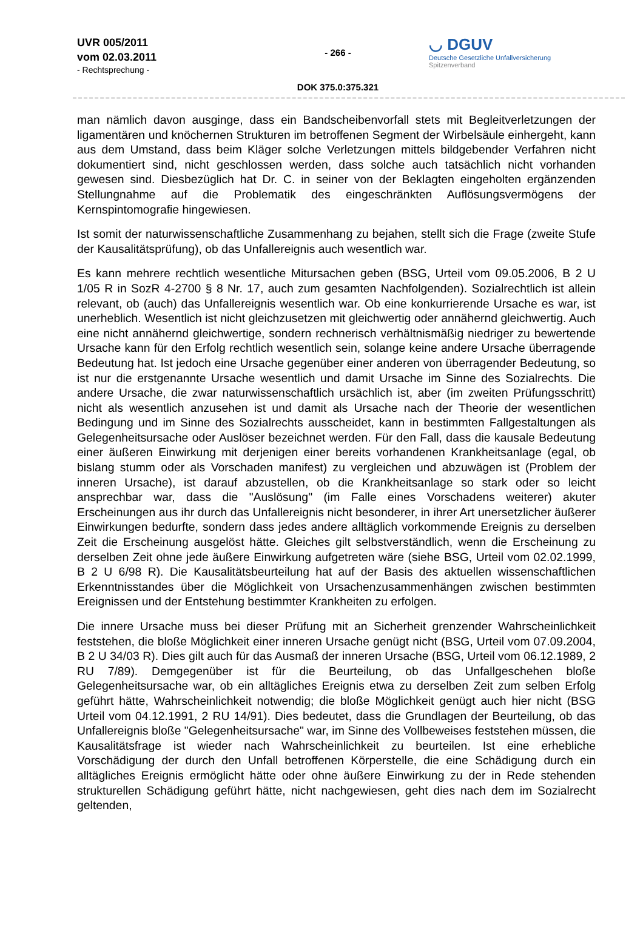UVR 005/2011
vom 02.03.2011
- Rechtsprechung -
- 266 -
DOK 375.0:375.321
◡ DGUV
Deutsche Gesetzliche Unfallversicherung
Spitzenverband
man nämlich davon ausginge, dass ein Bandscheibenvorfall stets mit Begleitverletzungen der ligamentären und knöchernen Strukturen im betroffenen Segment der Wirbelsäule einhergeht, kann aus dem Umstand, dass beim Kläger solche Verletzungen mittels bildgebender Verfahren nicht dokumentiert sind, nicht geschlossen werden, dass solche auch tatsächlich nicht vorhanden gewesen sind. Diesbezüglich hat Dr. C. in seiner von der Beklagten eingeholten ergänzenden Stellungnahme auf die Problematik des eingeschränkten Auflösungsvermögens der Kernspintomografie hingewiesen.
Ist somit der naturwissenschaftliche Zusammenhang zu bejahen, stellt sich die Frage (zweite Stufe der Kausalitätsprüfung), ob das Unfallereignis auch wesentlich war.
Es kann mehrere rechtlich wesentliche Mitursachen geben (BSG, Urteil vom 09.05.2006, B 2 U 1/05 R in SozR 4-2700 § 8 Nr. 17, auch zum gesamten Nachfolgenden). Sozialrechtlich ist allein relevant, ob (auch) das Unfallereignis wesentlich war. Ob eine konkurrierende Ursache es war, ist unerheblich. Wesentlich ist nicht gleichzusetzen mit gleichwertig oder annähernd gleichwertig. Auch eine nicht annähernd gleichwertige, sondern rechnerisch verhältnismäßig niedriger zu bewertende Ursache kann für den Erfolg rechtlich wesentlich sein, solange keine andere Ursache überragende Bedeutung hat. Ist jedoch eine Ursache gegenüber einer anderen von überragender Bedeutung, so ist nur die erstgenannte Ursache wesentlich und damit Ursache im Sinne des Sozialrechts. Die andere Ursache, die zwar naturwissenschaftlich ursächlich ist, aber (im zweiten Prüfungsschritt) nicht als wesentlich anzusehen ist und damit als Ursache nach der Theorie der wesentlichen Bedingung und im Sinne des Sozialrechts ausscheidet, kann in bestimmten Fallgestaltungen als Gelegenheitsursache oder Auslöser bezeichnet werden. Für den Fall, dass die kausale Bedeutung einer äußeren Einwirkung mit derjenigen einer bereits vorhandenen Krankheitsanlage (egal, ob bislang stumm oder als Vorschaden manifest) zu vergleichen und abzuwägen ist (Problem der inneren Ursache), ist darauf abzustellen, ob die Krankheitsanlage so stark oder so leicht ansprechbar war, dass die "Auslösung" (im Falle eines Vorschadens weiterer) akuter Erscheinungen aus ihr durch das Unfallereignis nicht besonderer, in ihrer Art unersetzlicher äußerer Einwirkungen bedurfte, sondern dass jedes andere alltäglich vorkommende Ereignis zu derselben Zeit die Erscheinung ausgelöst hätte. Gleiches gilt selbstverständlich, wenn die Erscheinung zu derselben Zeit ohne jede äußere Einwirkung aufgetreten wäre (siehe BSG, Urteil vom 02.02.1999, B 2 U 6/98 R). Die Kausalitätsbeurteilung hat auf der Basis des aktuellen wissenschaftlichen Erkenntnisstandes über die Möglichkeit von Ursachenzusammenhängen zwischen bestimmten Ereignissen und der Entstehung bestimmter Krankheiten zu erfolgen.
Die innere Ursache muss bei dieser Prüfung mit an Sicherheit grenzender Wahrscheinlichkeit feststehen, die bloße Möglichkeit einer inneren Ursache genügt nicht (BSG, Urteil vom 07.09.2004, B 2 U 34/03 R). Dies gilt auch für das Ausmaß der inneren Ursache (BSG, Urteil vom 06.12.1989, 2 RU 7/89). Demgegenüber ist für die Beurteilung, ob das Unfallgeschehen bloße Gelegenheitsursache war, ob ein alltägliches Ereignis etwa zu derselben Zeit zum selben Erfolg geführt hätte, Wahrscheinlichkeit notwendig; die bloße Möglichkeit genügt auch hier nicht (BSG Urteil vom 04.12.1991, 2 RU 14/91). Dies bedeutet, dass die Grundlagen der Beurteilung, ob das Unfallereignis bloße "Gelegenheitsursache" war, im Sinne des Vollbeweises feststehen müssen, die Kausalitätsfrage ist wieder nach Wahrscheinlichkeit zu beurteilen. Ist eine erhebliche Vorschädigung der durch den Unfall betroffenen Körperstelle, die eine Schädigung durch ein alltägliches Ereignis ermöglicht hätte oder ohne äußere Einwirkung zu der in Rede stehenden strukturellen Schädigung geführt hätte, nicht nachgewiesen, geht dies nach dem im Sozialrecht geltenden,